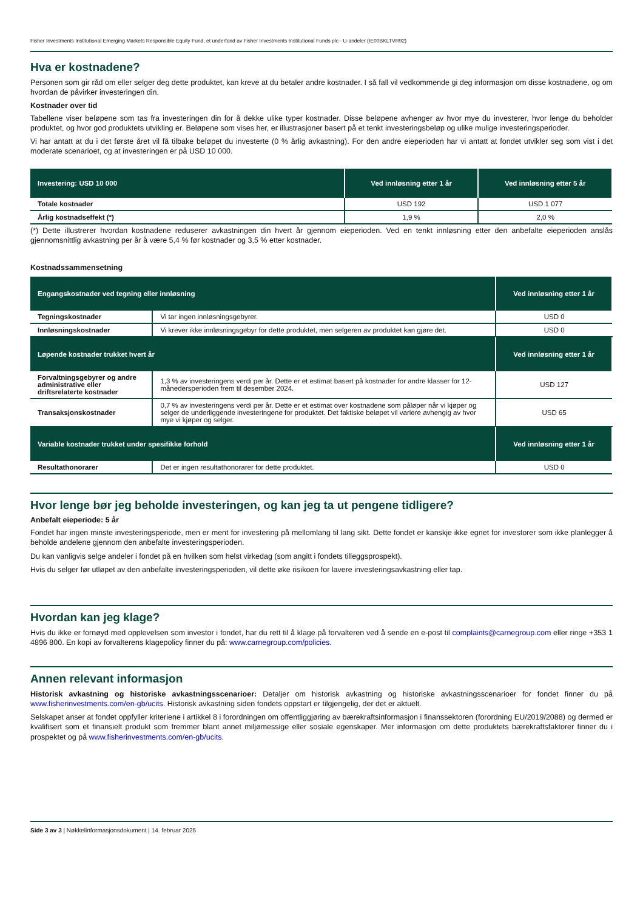Fisher Investments Institutional Emerging Markets Responsible Equity Fund, et underfond av Fisher Investments Institutional Funds plc - U-andeler (IE00BKLTVR92)
Hva er kostnadene?
Personen som gir råd om eller selger deg dette produktet, kan kreve at du betaler andre kostnader. I så fall vil vedkommende gi deg informasjon om disse kostnadene, og om hvordan de påvirker investeringen din.
Kostnader over tid
Tabellene viser beløpene som tas fra investeringen din for å dekke ulike typer kostnader. Disse beløpene avhenger av hvor mye du investerer, hvor lenge du beholder produktet, og hvor god produktets utvikling er. Beløpene som vises her, er illustrasjoner basert på et tenkt investeringsbeløp og ulike mulige investeringsperioder.
Vi har antatt at du i det første året vil få tilbake beløpet du investerte (0 % årlig avkastning). For den andre eieperioden har vi antatt at fondet utvikler seg som vist i det moderate scenarioet, og at investeringen er på USD 10 000.
| Investering: USD 10 000 | Ved innløsning etter 1 år | Ved innløsning etter 5 år |
| --- | --- | --- |
| Totale kostnader | USD 192 | USD 1 077 |
| Årlig kostnadseffekt (*) | 1,9 % | 2,0 % |
(*) Dette illustrerer hvordan kostnadene reduserer avkastningen din hvert år gjennom eieperioden. Ved en tenkt innløsning etter den anbefalte eieperioden anslås gjennomsnittlig avkastning per år å være 5,4 % før kostnader og 3,5 % etter kostnader.
Kostnadssammensetning
| Engangskostnader ved tegning eller innløsning | | Ved innløsning etter 1 år |
| --- | --- | --- |
| Tegningskostnader | Vi tar ingen innløsningsgebyrer. | USD 0 |
| Innløsningskostnader | Vi krever ikke innløsningsgebyr for dette produktet, men selgeren av produktet kan gjøre det. | USD 0 |
| Løpende kostnader trukket hvert år | | Ved innløsning etter 1 år |
| Forvaltningsgebyrer og andre administrative eller driftsrelaterte kostnader | 1,3 % av investeringens verdi per år. Dette er et estimat basert på kostnader for andre klasser for 12-månedersperioden frem til desember 2024. | USD 127 |
| Transaksjonskostnader | 0,7 % av investeringens verdi per år. Dette er et estimat over kostnadene som påløper når vi kjøper og selger de underliggende investeringene for produktet. Det faktiske beløpet vil variere avhengig av hvor mye vi kjøper og selger. | USD 65 |
| Variable kostnader trukket under spesifikke forhold | | Ved innløsning etter 1 år |
| Resultathonorarer | Det er ingen resultathonorarer for dette produktet. | USD 0 |
Hvor lenge bør jeg beholde investeringen, og kan jeg ta ut pengene tidligere?
Anbefalt eieperiode: 5 år
Fondet har ingen minste investeringsperiode, men er ment for investering på mellomlang til lang sikt. Dette fondet er kanskje ikke egnet for investorer som ikke planlegger å beholde andelene gjennom den anbefalte investeringsperioden.
Du kan vanligvis selge andeler i fondet på en hvilken som helst virkedag (som angitt i fondets tilleggsprospekt).
Hvis du selger før utløpet av den anbefalte investeringsperioden, vil dette øke risikoen for lavere investeringsavkastning eller tap.
Hvordan kan jeg klage?
Hvis du ikke er fornøyd med opplevelsen som investor i fondet, har du rett til å klage på forvalteren ved å sende en e-post til complaints@carnegroup.com eller ringe +353 1 4896 800. En kopi av forvalterens klagepolicy finner du på: www.carnegroup.com/policies.
Annen relevant informasjon
Historisk avkastning og historiske avkastningsscenarioer: Detaljer om historisk avkastning og historiske avkastningsscenarioer for fondet finner du på www.fisherinvestments.com/en-gb/ucits. Historisk avkastning siden fondets oppstart er tilgjengelig, der det er aktuelt.
Selskapet anser at fondet oppfyller kriteriene i artikkel 8 i forordningen om offentliggjøring av bærekraftsinformasjon i finanssektoren (forordning EU/2019/2088) og dermed er kvalifisert som et finansielt produkt som fremmer blant annet miljømessige eller sosiale egenskaper. Mer informasjon om dette produktets bærekraftsfaktorer finner du i prospektet og på www.fisherinvestments.com/en-gb/ucits.
Side 3 av 3 | Nøkkelinformasjonsdokument | 14. februar 2025